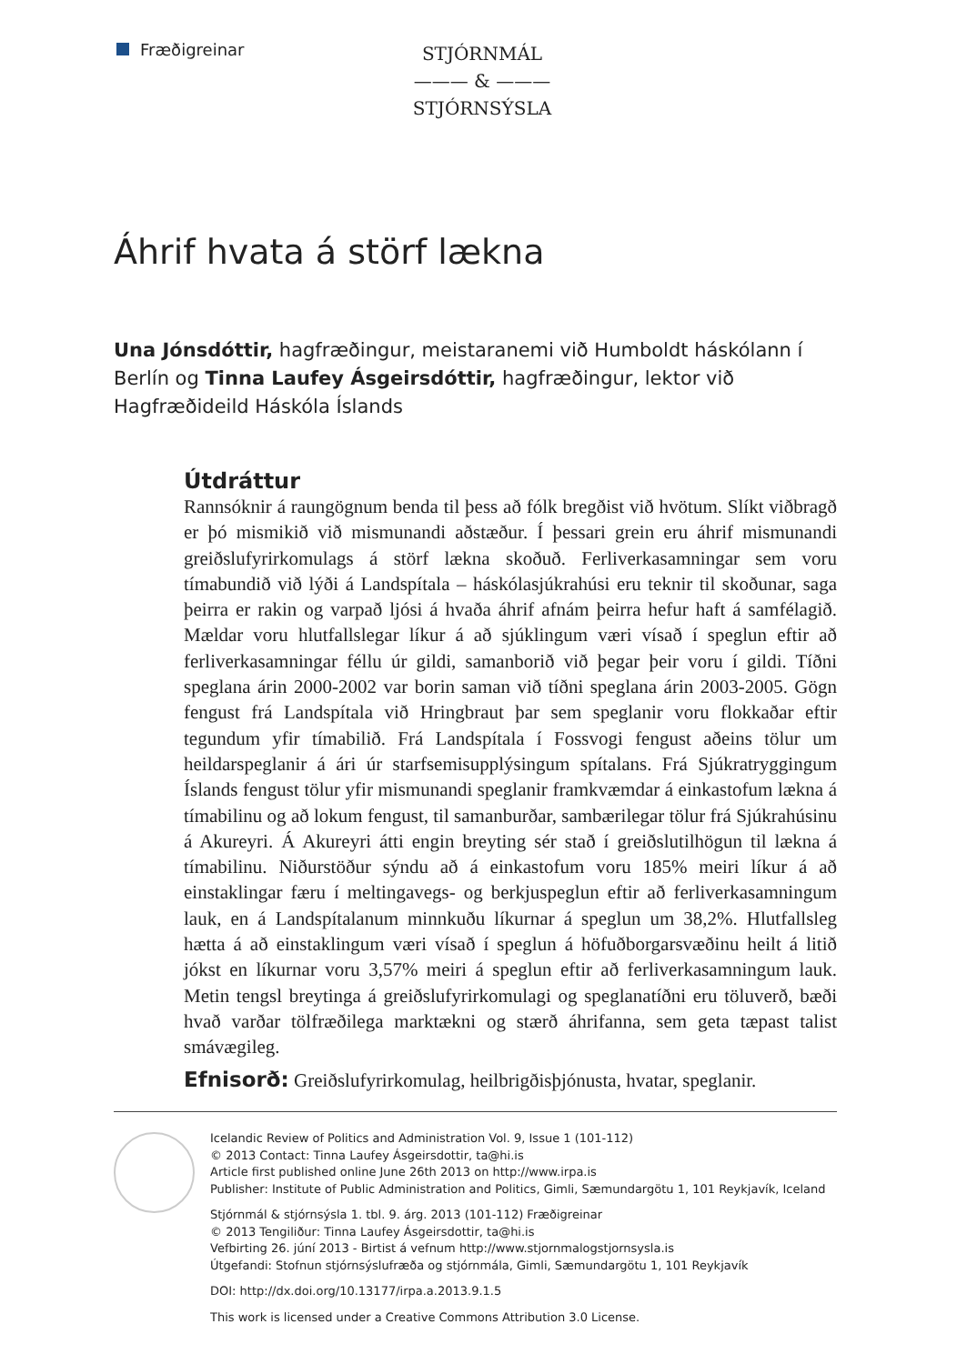Fræðigreinar
STJÓRNMÁL
——— & ———
STJÓRNSÝSLA
Áhrif hvata á störf lækna
Una Jónsdóttir, hagfræðingur, meistaranemi við Humboldt háskólann í Berlín og Tinna Laufey Ásgeirsdóttir, hagfræðingur, lektor við Hagfræðideild Háskóla Íslands
Útdráttur
Rannsóknir á raungögnum benda til þess að fólk bregðist við hvötum. Slíkt viðbragð er þó mismikið við mismunandi aðstæður. Í þessari grein eru áhrif mismunandi greiðslufyrirkomulags á störf lækna skoðuð. Ferliverkasamningar sem voru tímabundið við lýði á Landspítala – háskólasjúkrahúsi eru teknir til skoðunar, saga þeirra er rakin og varpað ljósi á hvaða áhrif afnám þeirra hefur haft á samfélagið. Mældar voru hlutfallslegar líkur á að sjúklingum væri vísað í speglun eftir að ferliverkasamningar féllu úr gildi, samanborið við þegar þeir voru í gildi. Tíðni speglana árin 2000-2002 var borin saman við tíðni speglana árin 2003-2005. Gögn fengust frá Landspítala við Hringbraut þar sem speglanir voru flokkaðar eftir tegundum yfir tímabilið. Frá Landspítala í Fossvogi fengust aðeins tölur um heildarspeglanir á ári úr starfsemisupplýsingum spítalans. Frá Sjúkratryggingum Íslands fengust tölur yfir mismunandi speglanir framkvæmdar á einkastofum lækna á tímabilinu og að lokum fengust, til samanburðar, sambærilegar tölur frá Sjúkrahúsinu á Akureyri. Á Akureyri átti engin breyting sér stað í greiðslutilhögun til lækna á tímabilinu. Niðurstöður sýndu að á einkastofum voru 185% meiri líkur á að einstaklingar færu í meltingavegs- og berkjuspeglun eftir að ferliverkasamningum lauk, en á Landspítalanum minnkuðu líkurnar á speglun um 38,2%. Hlutfallsleg hætta á að einstaklingum væri vísað í speglun á höfuðborgarsvæðinu heilt á litið jókst en líkurnar voru 3,57% meiri á speglun eftir að ferliverkasamningum lauk. Metin tengsl breytinga á greiðslufyrirkomulagi og speglanatíðni eru töluverð, bæði hvað varðar tölfræðilega marktækni og stærð áhrifanna, sem geta tæpast talist smávægileg.
Efnisorð: Greiðslufyrirkomulag, heilbrigðisþjónusta, hvatar, speglanir.
Icelandic Review of Politics and Administration Vol. 9, Issue 1 (101-112)
© 2013 Contact: Tinna Laufey Ásgeirsdottir, ta@hi.is
Article first published online June 26th 2013 on http://www.irpa.is
Publisher: Institute of Public Administration and Politics, Gimli, Sæmundargötu 1, 101 Reykjavík, Iceland
Stjórnmál & stjórnsýsla 1. tbl. 9. árg. 2013 (101-112) Fræðigreinar
© 2013 Tengiliður: Tinna Laufey Ásgeirsdottir, ta@hi.is
Vefbirting 26. júní 2013 - Birtist á vefnum http://www.stjornmalogstjornsysla.is
Útgefandi: Stofnun stjórnsýslufræða og stjórnmála, Gimli, Sæmundargötu 1, 101 Reykjavík
DOI: http://dx.doi.org/10.13177/irpa.a.2013.9.1.5
This work is licensed under a Creative Commons Attribution 3.0 License.